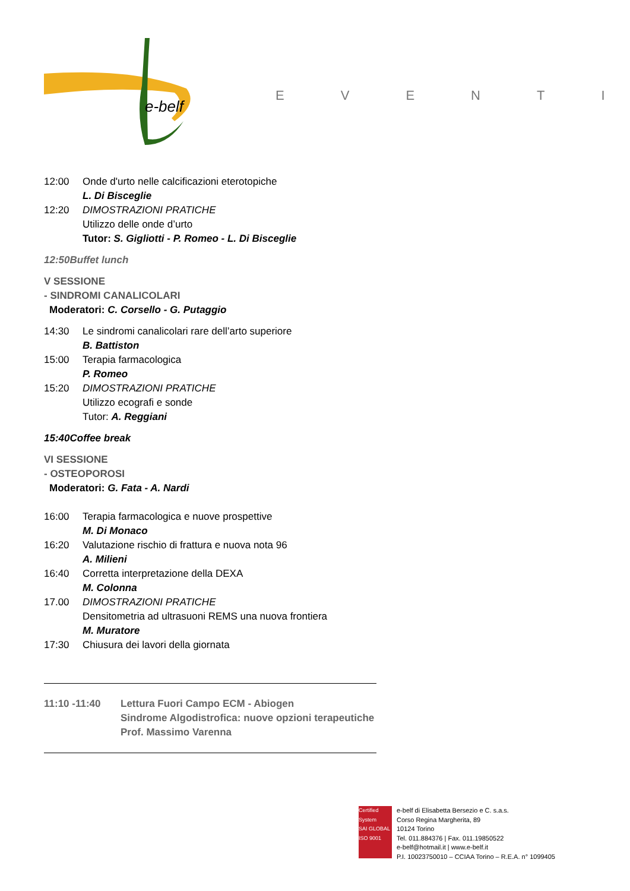e-belf
EVENTI
12:00 Onde d'urto nelle calcificazioni eterotopiche
L. Di Bisceglie
12:20 DIMOSTRAZIONI PRATICHE
Utilizzo delle onde d’urto
Tutor: S. Gigliotti - P. Romeo - L. Di Bisceglie
12:50 Buffet lunch
V SESSIONE
- SINDROMI CANALICOLARI
Moderatori: C. Corsello - G. Putaggio
14:30 Le sindromi canalicolari rare dell’arto superiore
B. Battiston
15:00 Terapia farmacologica
P. Romeo
15:20 DIMOSTRAZIONI PRATICHE
Utilizzo ecografi e sonde
Tutor: A. Reggiani
15:40 Coffee break
VI SESSIONE
- OSTEOPOROSI
Moderatori: G. Fata - A. Nardi
16:00 Terapia farmacologica e nuove prospettive
M. Di Monaco
16:20 Valutazione rischio di frattura e nuova nota 96
A. Milieni
16:40 Corretta interpretazione della DEXA
M. Colonna
17.00 DIMOSTRAZIONI PRATICHE
Densitometria ad ultrasuoni REMS una nuova frontiera
M. Muratore
17:30 Chiusura dei lavori della giornata
11:10 -11:40 Lettura Fuori Campo ECM - Abiogen
Sindrome Algodistrofica: nuove opzioni terapeutiche
Prof. Massimo Varenna
Certified System
SAI GLOBAL
ISO 9001
e-belf di Elisabetta Bersezio e C. s.a.s.
Corso Regina Margherita, 89
10124 Torino
Tel. 011.884376 | Fax. 011.19850522
e-belf@hotmail.it | www.e-belf.it
P.I. 10023750010 – CCIAA Torino – R.E.A. n° 1099405